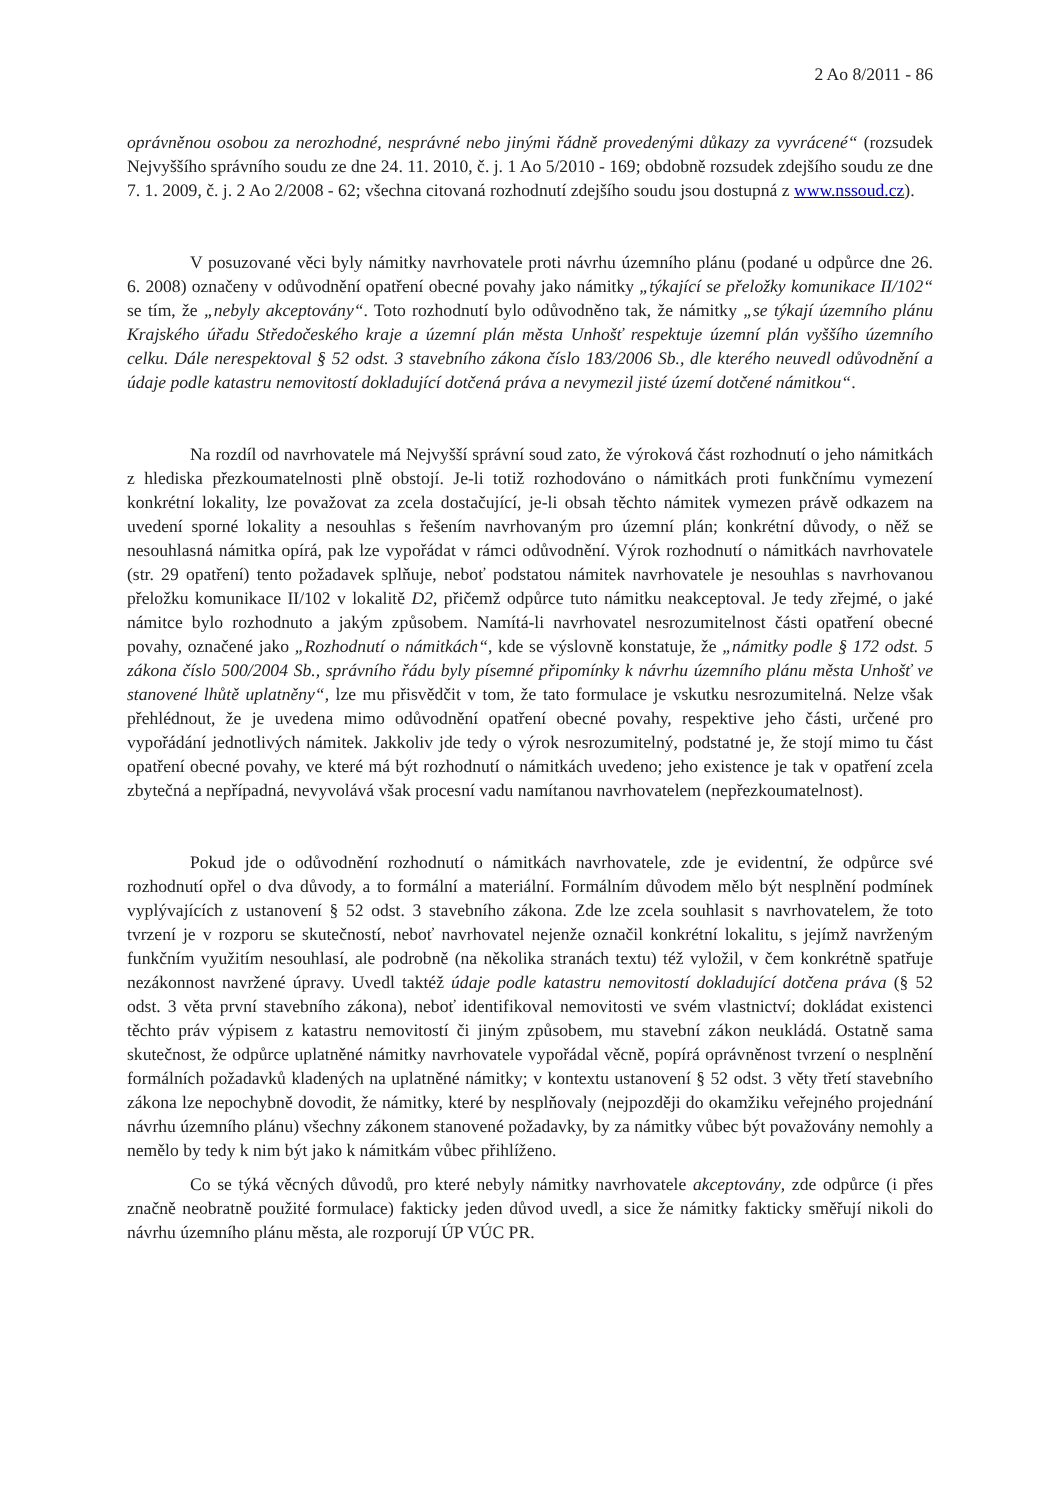2 Ao 8/2011 - 86
oprávněnou osobou za nerozhodné, nesprávné nebo jinými řádně provedenými důkazy za vyvrácené“ (rozsudek Nejvyššího správního soudu ze dne 24. 11. 2010, č. j. 1 Ao 5/2010 - 169; obdobně rozsudek zdejšího soudu ze dne 7. 1. 2009, č. j. 2 Ao 2/2008 - 62; všechna citovaná rozhodnutí zdejšího soudu jsou dostupná z www.nssoud.cz).
V posuzované věci byly námitky navrhovatele proti návrhu územního plánu (podané u odpůrce dne 26. 6. 2008) označeny v odůvodnění opatření obecné povahy jako námitky „týkající se přeložky komunikace II/102“ se tím, že „nebyly akceptovány“. Toto rozhodnutí bylo odůvodněno tak, že námitky „se týkají územního plánu Krajského úřadu Středočeského kraje a územní plán města Unhošť respektuje územní plán vyššího územního celku. Dále nerespektoval § 52 odst. 3 stavebního zákona číslo 183/2006 Sb., dle kterého neuvedl odůvodnění a údaje podle katastru nemovitostí dokladující dotčená práva a nevymezil jisté území dotčené námitkou“.
Na rozdíl od navrhovatele má Nejvyšší správní soud zato, že výroková část rozhodnutí o jeho námitkách z hlediska přezkoumatelnosti plně obstojí. Je-li totiž rozhodováno o námitkách proti funkčnímu vymezení konkrétní lokality, lze považovat za zcela dostačující, je-li obsah těchto námitek vymezen právě odkazem na uvedení sporné lokality a nesouhlas s řešením navrhovaným pro územní plán; konkrétní důvody, o něž se nesouhlasná námitka opírá, pak lze vypořádat v rámci odůvodnění. Výrok rozhodnutí o námitkách navrhovatele (str. 29 opatření) tento požadavek splňuje, neboť podstatou námitek navrhovatele je nesouhlas s navrhovanou přeložku komunikace II/102 v lokalitě D2, přičemž odpůrce tuto námitku neakceptoval. Je tedy zřejmé, o jaké námitce bylo rozhodnuto a jakým způsobem. Namítá-li navrhovatel nesrozumitelnost části opatření obecné povahy, označené jako „Rozhodnutí o námitkách“, kde se výslovně konstatuje, že „námitky podle § 172 odst. 5 zákona číslo 500/2004 Sb., správního řádu byly písemné připomínky k návrhu územního plánu města Unhošť ve stanovené lhůtě uplatněny“, lze mu přisvědčit v tom, že tato formulace je vskutku nesrozumitelná. Nelze však přehlédnout, že je uvedena mimo odůvodnění opatření obecné povahy, respektive jeho části, určené pro vypořádání jednotlivých námitek. Jakkoliv jde tedy o výrok nesrozumitelný, podstatné je, že stojí mimo tu část opatření obecné povahy, ve které má být rozhodnutí o námitkách uvedeno; jeho existence je tak v opatření zcela zbytečná a nepřípadná, nevyvolává však procesní vadu namítanou navrhovatelem (nepřezkoumatelnost).
Pokud jde o odůvodnění rozhodnutí o námitkách navrhovatele, zde je evidentní, že odpůrce své rozhodnutí opřel o dva důvody, a to formální a materiální. Formálním důvodem mělo být nesplnění podmínek vyplývajících z ustanovení § 52 odst. 3 stavebního zákona. Zde lze zcela souhlasit s navrhovatelem, že toto tvrzení je v rozporu se skutečností, neboť navrhovatel nejenže označil konkrétní lokalitu, s jejímž navrženým funkčním využitím nesouhlasí, ale podrobně (na několika stranách textu) též vyložil, v čem konkrétně spatřuje nezákonnost navržené úpravy. Uvedl taktéž údaje podle katastru nemovitostí dokladující dotčena práva (§ 52 odst. 3 věta první stavebního zákona), neboť identifikoval nemovitosti ve svém vlastnictví; dokládat existenci těchto práv výpisem z katastru nemovitostí či jiným způsobem, mu stavební zákon neukládá. Ostatně sama skutečnost, že odpůrce uplatněné námitky navrhovatele vypořádal věcně, popírá oprávněnost tvrzení o nesplnění formálních požadavků kladených na uplatněné námitky; v kontextu ustanovení § 52 odst. 3 věty třetí stavebního zákona lze nepochybně dovodit, že námitky, které by nesplňovaly (nejpozději do okamžiku veřejného projednání návrhu územního plánu) všechny zákonem stanovené požadavky, by za námitky vůbec být považovány nemohly a nemělo by tedy k nim být jako k námitkám vůbec přihlíženo.
Co se týká věcných důvodů, pro které nebyly námitky navrhovatele akceptovány, zde odpůrce (i přes značně neobratně použité formulace) fakticky jeden důvod uvedl, a sice že námitky fakticky směřují nikoli do návrhu územního plánu města, ale rozporují ÚP VÚC PR.